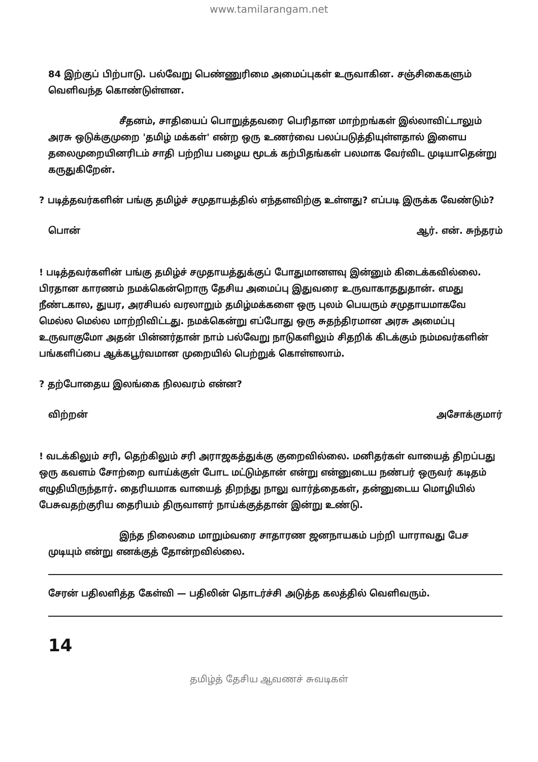www.tamilarangam.net
84 இற்குப் பிற்பாடு. பல்வேறு பெண்ணுரிமை அமைப்புகள் உருவாகின. சஞ்சிகைகளும் வெளிவந்த கொண்டுள்ளன.
சீதனம், சாதியைப் பொறுத்தவரை பெரிதான மாற்றங்கள் இல்லாவிட்டாலும் அரசு ஒடுக்குமுறை 'தமிழ் மக்கள்' என்ற ஒரு உணர்வை பலப்படுத்தியுள்ளதால் இளைய தலைமுறையினரிடம் சாதி பற்றிய பழைய மூடக் கற்பிதங்கள் பலமாக வேர்விட முடியாதென்று கருதுகிறேன்.
? படித்தவர்களின் பங்கு தமிழ்ச் சமுதாயத்தில் எந்தளவிற்கு உள்ளது? எப்படி இருக்க வேண்டும்?
பொன் ஆர். என். சுந்தரம்
! படித்தவர்களின் பங்கு தமிழ்ச் சமுதாயத்துக்குப் போதுமானளவு இன்னும் கிடைக்கவில்லை. பிரதான காரணம் நமக்கென்றொரு தேசிய அமைப்பு இதுவரை உருவாகாததுதான். எமது நீண்டகால, துயர, அரசியல் வரலாறும் தமிழ்மக்களை ஒரு புலம் பெயரும் சமுதாயமாகவே மெல்ல மெல்ல மாற்றிவிட்டது. நமக்கென்று எப்போது ஒரு சுதந்திரமான அரசு அமைப்பு உருவாகுமோ அதன் பின்னர்தான் நாம் பல்வேறு நாடுகளிலும் சிதறிக் கிடக்கும் நம்மவர்களின் பங்களிப்பை ஆக்கபூர்வமான முறையில் பெற்றுக் கொள்ளலாம்.
? தற்போதைய இலங்கை நிலவரம் என்ன?
விற்றன் அசோக்குமார்
! வடக்கிலும் சரி, தெற்கிலும் சரி அராஜகத்துக்கு குறைவில்லை. மனிதர்கள் வாயைத் திறப்பது ஒரு கவளம் சோற்றை வாய்க்குள் போட மட்டும்தான் என்று என்னுடைய நண்பர் ஒருவர் கடிதம் எழுதியிருந்தார். தைரியமாக வாயைத் திறந்து நாலு வார்த்தைகள், தன்னுடைய மொழியில் பேசுவதற்குரிய தைரியம் திருவாளர் நாய்க்குத்தான் இன்று உண்டு.
இந்த நிலைமை மாறும்வரை சாதாரண ஜனநாயகம் பற்றி யாராவது பேச முடியும் என்று எனக்குத் தோன்றவில்லை.
சேரன் பதிலளித்த கேள்வி — பதிலின் தொடர்ச்சி அடுத்த கலத்தில் வெளிவரும்.
14
தமிழ்த் தேசிய ஆவணச் சுவடிகள்